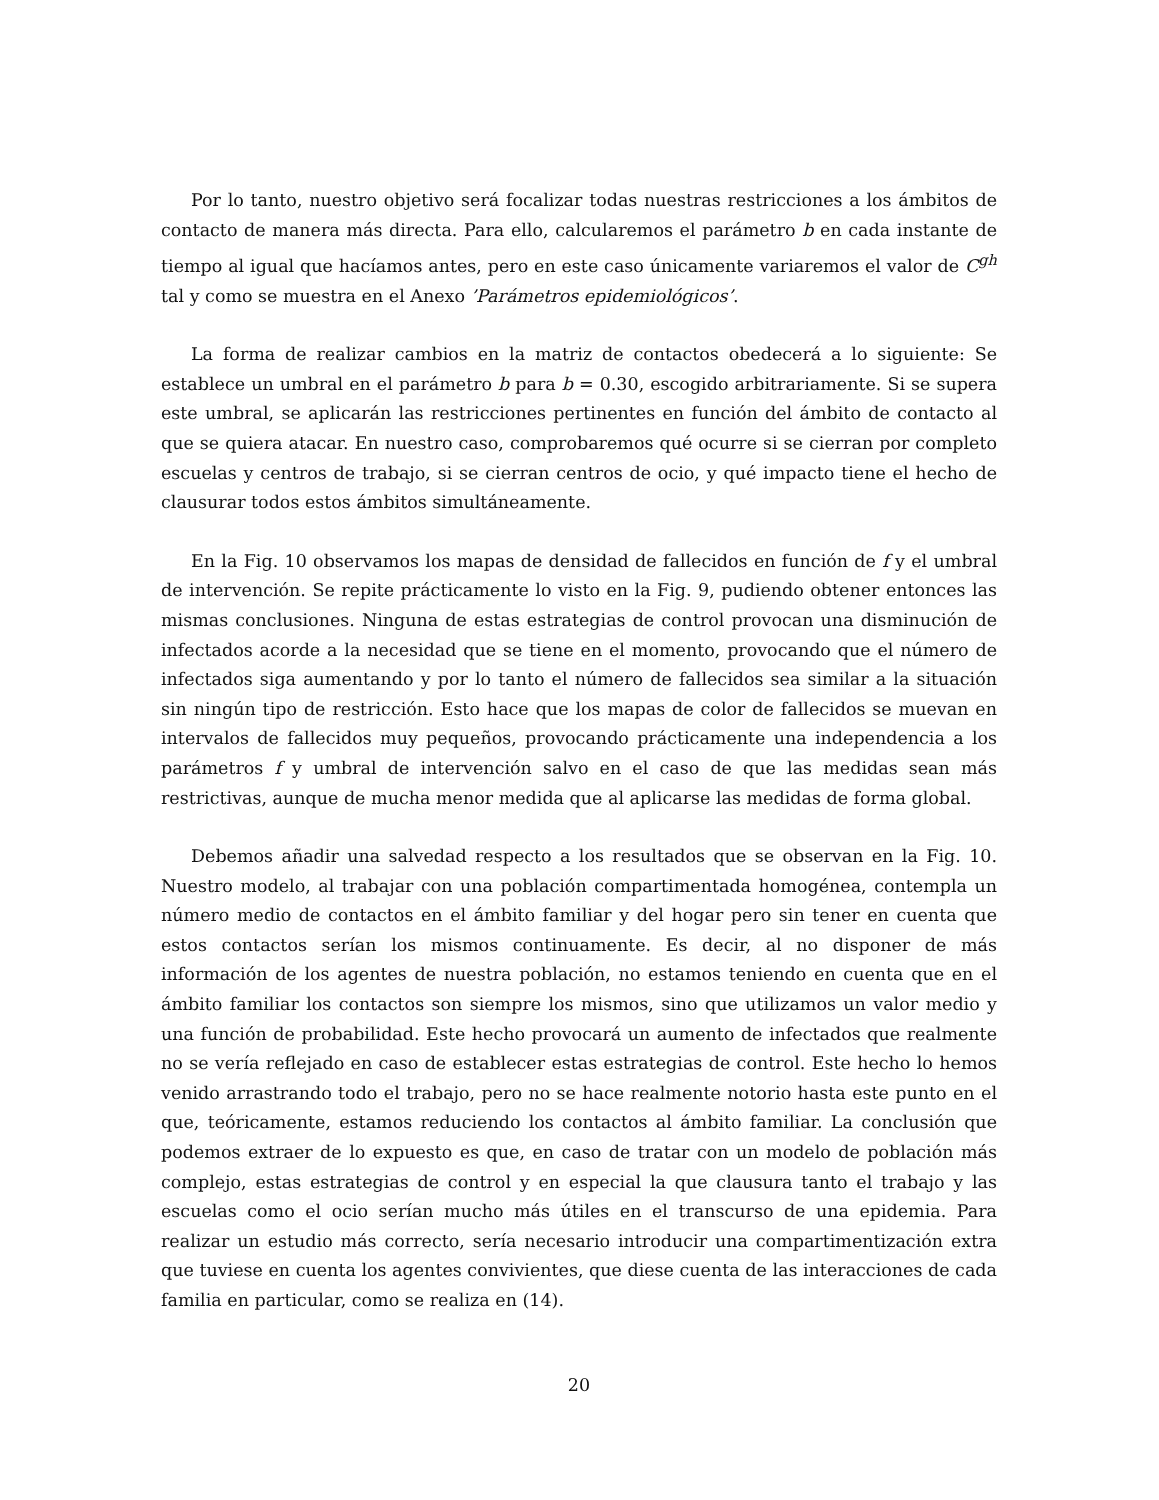Por lo tanto, nuestro objetivo será focalizar todas nuestras restricciones a los ámbitos de contacto de manera más directa. Para ello, calcularemos el parámetro b en cada instante de tiempo al igual que hacíamos antes, pero en este caso únicamente variaremos el valor de C<sup>gh</sup> tal y como se muestra en el Anexo ’Parámetros epidemiológicos’.
La forma de realizar cambios en la matriz de contactos obedecerá a lo siguiente: Se establece un umbral en el parámetro b para b = 0.30, escogido arbitrariamente. Si se supera este umbral, se aplicarán las restricciones pertinentes en función del ámbito de contacto al que se quiera atacar. En nuestro caso, comprobaremos qué ocurre si se cierran por completo escuelas y centros de trabajo, si se cierran centros de ocio, y qué impacto tiene el hecho de clausurar todos estos ámbitos simultáneamente.
En la Fig. 10 observamos los mapas de densidad de fallecidos en función de f y el umbral de intervención. Se repite prácticamente lo visto en la Fig. 9, pudiendo obtener entonces las mismas conclusiones. Ninguna de estas estrategias de control provocan una disminución de infectados acorde a la necesidad que se tiene en el momento, provocando que el número de infectados siga aumentando y por lo tanto el número de fallecidos sea similar a la situación sin ningún tipo de restricción. Esto hace que los mapas de color de fallecidos se muevan en intervalos de fallecidos muy pequeños, provocando prácticamente una independencia a los parámetros f y umbral de intervención salvo en el caso de que las medidas sean más restrictivas, aunque de mucha menor medida que al aplicarse las medidas de forma global.
Debemos añadir una salvedad respecto a los resultados que se observan en la Fig. 10. Nuestro modelo, al trabajar con una población compartimentada homogénea, contempla un número medio de contactos en el ámbito familiar y del hogar pero sin tener en cuenta que estos contactos serían los mismos continuamente. Es decir, al no disponer de más información de los agentes de nuestra población, no estamos teniendo en cuenta que en el ámbito familiar los contactos son siempre los mismos, sino que utilizamos un valor medio y una función de probabilidad. Este hecho provocará un aumento de infectados que realmente no se vería reflejado en caso de establecer estas estrategias de control. Este hecho lo hemos venido arrastrando todo el trabajo, pero no se hace realmente notorio hasta este punto en el que, teóricamente, estamos reduciendo los contactos al ámbito familiar. La conclusión que podemos extraer de lo expuesto es que, en caso de tratar con un modelo de población más complejo, estas estrategias de control y en especial la que clausura tanto el trabajo y las escuelas como el ocio serían mucho más útiles en el transcurso de una epidemia. Para realizar un estudio más correcto, sería necesario introducir una compartimentización extra que tuviese en cuenta los agentes convivientes, que diese cuenta de las interacciones de cada familia en particular, como se realiza en (14).
20